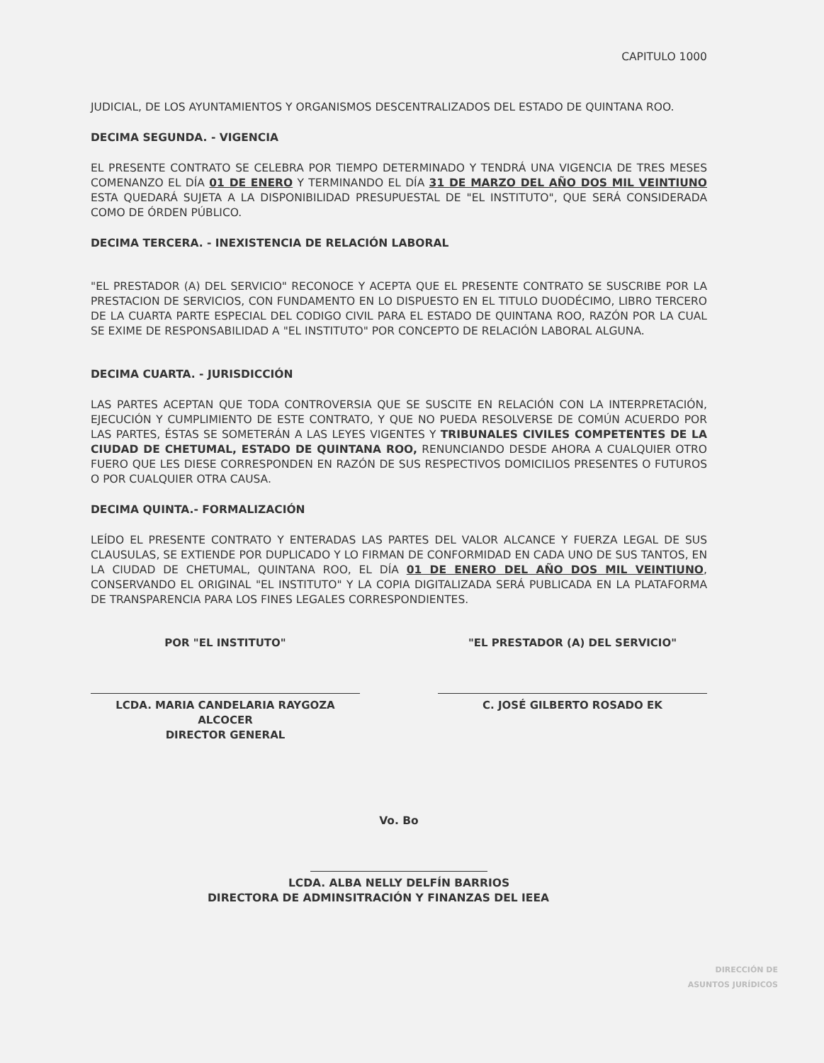CAPITULO 1000
JUDICIAL, DE LOS AYUNTAMIENTOS Y ORGANISMOS DESCENTRALIZADOS DEL ESTADO DE QUINTANA ROO.
DECIMA SEGUNDA. - VIGENCIA
EL PRESENTE CONTRATO SE CELEBRA POR TIEMPO DETERMINADO Y TENDRÁ UNA VIGENCIA DE TRES MESES COMENANZO EL DÍA 01 DE ENERO Y TERMINANDO EL DÍA 31 DE MARZO DEL AÑO DOS MIL VEINTIUNO ESTA QUEDARÁ SUJETA A LA DISPONIBILIDAD PRESUPUESTAL DE "EL INSTITUTO", QUE SERÁ CONSIDERADA COMO DE ÓRDEN PÚBLICO.
DECIMA TERCERA. - INEXISTENCIA DE RELACIÓN LABORAL
"EL PRESTADOR (A) DEL SERVICIO" RECONOCE Y ACEPTA QUE EL PRESENTE CONTRATO SE SUSCRIBE POR LA PRESTACION DE SERVICIOS, CON FUNDAMENTO EN LO DISPUESTO EN EL TITULO DUODÉCIMO, LIBRO TERCERO DE LA CUARTA PARTE ESPECIAL DEL CODIGO CIVIL PARA EL ESTADO DE QUINTANA ROO, RAZÓN POR LA CUAL SE EXIME DE RESPONSABILIDAD A "EL INSTITUTO" POR CONCEPTO DE RELACIÓN LABORAL ALGUNA.
DECIMA CUARTA. - JURISDICCIÓN
LAS PARTES ACEPTAN QUE TODA CONTROVERSIA QUE SE SUSCITE EN RELACIÓN CON LA INTERPRETACIÓN, EJECUCIÓN Y CUMPLIMIENTO DE ESTE CONTRATO, Y QUE NO PUEDA RESOLVERSE DE COMÚN ACUERDO POR LAS PARTES, ÉSTAS SE SOMETERÁN A LAS LEYES VIGENTES Y TRIBUNALES CIVILES COMPETENTES DE LA CIUDAD DE CHETUMAL, ESTADO DE QUINTANA ROO, RENUNCIANDO DESDE AHORA A CUALQUIER OTRO FUERO QUE LES DIESE CORRESPONDEN EN RAZÓN DE SUS RESPECTIVOS DOMICILIOS PRESENTES O FUTUROS O POR CUALQUIER OTRA CAUSA.
DECIMA QUINTA.- FORMALIZACIÓN
LEÍDO EL PRESENTE CONTRATO Y ENTERADAS LAS PARTES DEL VALOR ALCANCE Y FUERZA LEGAL DE SUS CLAUSULAS, SE EXTIENDE POR DUPLICADO Y LO FIRMAN DE CONFORMIDAD EN CADA UNO DE SUS TANTOS, EN LA CIUDAD DE CHETUMAL, QUINTANA ROO, EL DÍA 01 DE ENERO DEL AÑO DOS MIL VEINTIUNO, CONSERVANDO EL ORIGINAL "EL INSTITUTO" Y LA COPIA DIGITALIZADA SERÁ PUBLICADA EN LA PLATAFORMA DE TRANSPARENCIA PARA LOS FINES LEGALES CORRESPONDIENTES.
POR "EL INSTITUTO"
LCDA. MARIA CANDELARIA RAYGOZA ALCOCER
DIRECTOR GENERAL
"EL PRESTADOR (A) DEL SERVICIO"
C. JOSÉ GILBERTO ROSADO EK
Vo. Bo
LCDA. ALBA NELLY DELFÍN BARRIOS
DIRECTORA DE ADMINSITRACIÓN Y FINANZAS DEL IEEA
DIRECCIÓN DE
ASUNTOS JURÍDICOS